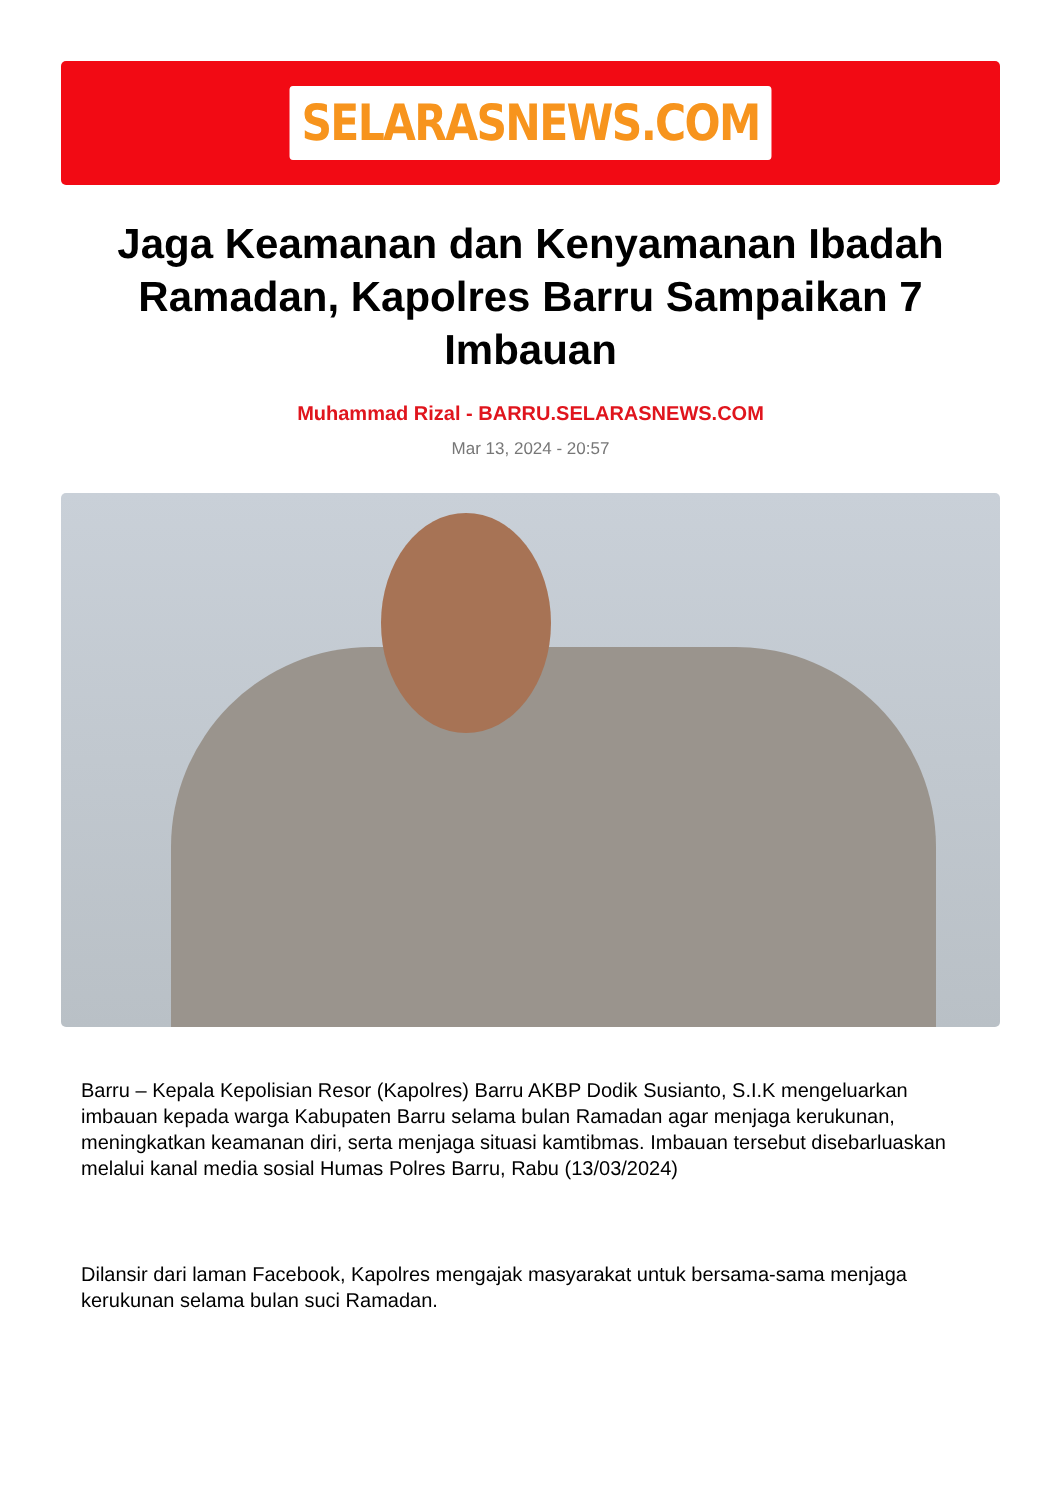SELARASNEWS.COM
Jaga Keamanan dan Kenyamanan Ibadah Ramadan, Kapolres Barru Sampaikan 7 Imbauan
Muhammad Rizal - BARRU.SELARASNEWS.COM
Mar 13, 2024 - 20:57
Barru – Kepala Kepolisian Resor (Kapolres) Barru AKBP Dodik Susianto, S.I.K mengeluarkan imbauan kepada warga Kabupaten Barru selama bulan Ramadan agar menjaga kerukunan, meningkatkan keamanan diri, serta menjaga situasi kamtibmas. Imbauan tersebut disebarluaskan melalui kanal media sosial Humas Polres Barru, Rabu (13/03/2024)
Dilansir dari laman Facebook, Kapolres mengajak masyarakat untuk bersama-sama menjaga kerukunan selama bulan suci Ramadan.